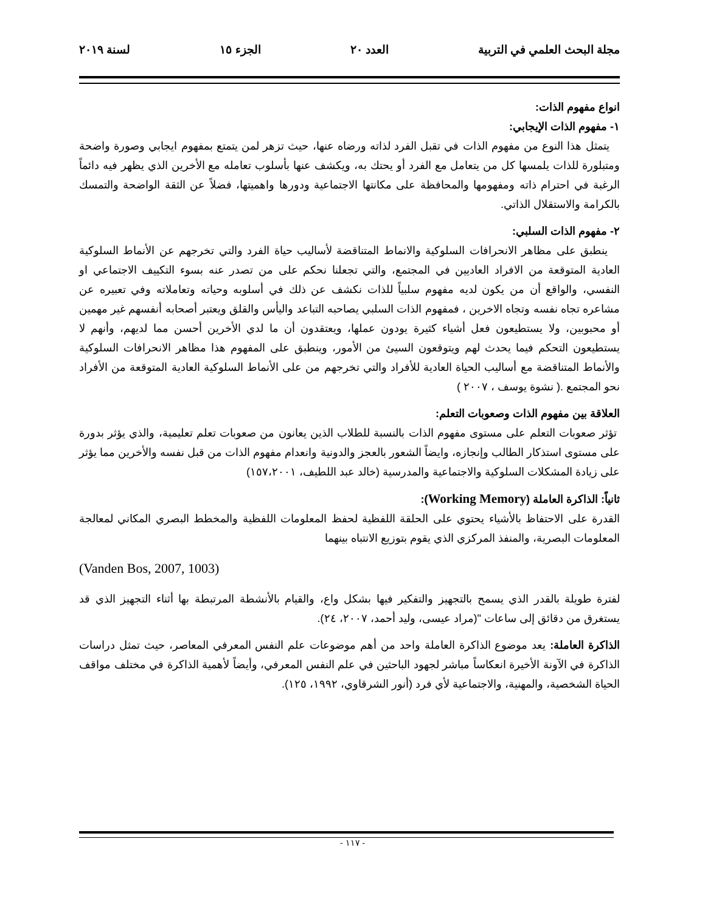مجلة البحث العلمي في التربية العدد ٢٠ الجزء ١٥ لسنة ٢٠١٩
انواع مفهوم الذات:
١- مفهوم الذات الإيجابي:
يتمثل هذا النوع من مفهوم الذات في تقبل الفرد لذاته ورضاه عنها، حيث تزهر لمن يتمتع بمفهوم ايجابي وصورة واضحة ومتبلورة للذات يلمسها كل من يتعامل مع الفرد أو يحتك به، ويكشف عنها بأسلوب تعامله مع الأخرين الذي يظهر فيه دائماً الرغبة في احترام ذاته ومفهومها والمحافظة على مكانتها الاجتماعية ودورها واهميتها، فضلاً عن الثقة الواضحة والتمسك بالكرامة والاستقلال الذاتي.
٢- مفهوم الذات السلبي:
ينطبق على مظاهر الانحرافات السلوكية والانماط المتناقضة لأساليب حياة الفرد والتي تخرجهم عن الأنماط السلوكية العادية المتوقعة من الافراد العاديين في المجتمع، والتي تجعلنا نحكم على من تصدر عنه بسوء التكييف الاجتماعي او النفسي، والواقع أن من يكون لديه مفهوم سلبياً للذات نكشف عن ذلك في أسلوبه وحياته وتعاملاته وفي تعبيره عن مشاعره تجاه نفسه وتجاه الاخرين ، فمفهوم الذات السلبي يصاحبه التباعد واليأس والقلق ويعتبر أصحابه أنفسهم غير مهمين أو محبوبين، ولا يستطيعون فعل أشياء كثيرة يودون عملها، ويعتقدون أن ما لدي الأخرين أحسن مما لديهم، وأنهم لا يستطيعون التحكم فيما يحدث لهم ويتوقعون السيئ من الأمور، وينطبق على المفهوم هذا مظاهر الانحرافات السلوكية والأنماط المتناقضة مع أساليب الحياة العادية للأفراد والتي تخرجهم من على الأنماط السلوكية العادية المتوقعة من الأفراد نحو المجتمع .( نشوة يوسف ، ٢٠٠٧ )
العلاقة بين مفهوم الذات وصعوبات التعلم:
تؤثر صعوبات التعلم على مستوى مفهوم الذات بالنسبة للطلاب الذين يعانون من صعوبات تعلم تعليمية، والذي يؤثر بدورة على مستوى استذكار الطالب وإنجازه، وايضاً الشعور بالعجز والدونية وانعدام مفهوم الذات من قبل نفسه والأخرين مما يؤثر على زيادة المشكلات السلوكية والاجتماعية والمدرسية (خالد عبد اللطيف، ١٥٧،٢٠٠١)
ثانياً: الذاكرة العاملة (Working Memory):
القدرة على الاحتفاظ بالأشياء يحتوي على الحلقة اللفظية لحفظ المعلومات اللفظية والمخطط البصري المكاني لمعالجة المعلومات البصرية، والمنفذ المركزي الذي يقوم بتوزيع الانتباه بينهما
(Vanden Bos, 2007, 1003)
لفترة طويلة بالقدر الذي يسمح بالتجهيز والتفكير فيها بشكل واع، والقيام بالأنشطة المرتبطة بها أثناء التجهيز الذي قد يستغرق من دقائق إلى ساعات "(مراد عيسى، وليد أحمد، ٢٠٠٧، ٢٤).
الذاكرة العاملة: يعد موضوع الذاكرة العاملة واحد من أهم موضوعات علم النفس المعرفي المعاصر، حيث تمثل دراسات الذاكرة في الآونة الأخيرة انعكاساً مباشر لجهود الباحثين في علم النفس المعرفي، وأيضاً لأهمية الذاكرة في مختلف مواقف الحياة الشخصية، والمهنية، والاجتماعية لأي فرد (أنور الشرقاوي، ١٩٩٢، ١٢٥).
- ١١٧ -